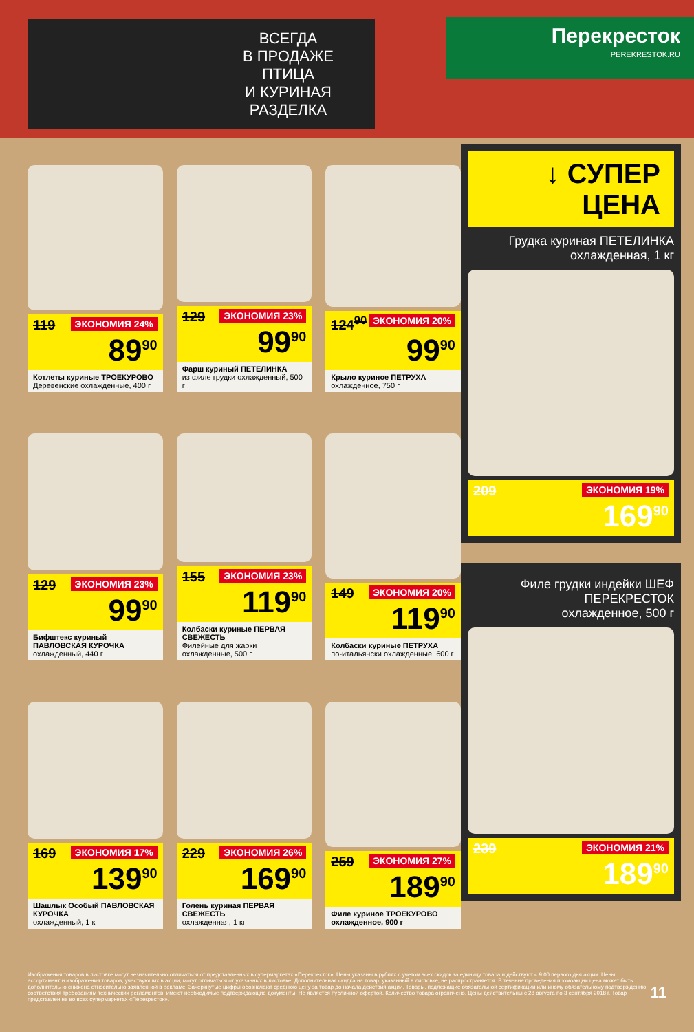ВСЕГДА
В ПРОДАЖЕ
ПТИЦА
И КУРИНАЯ
РАЗДЕЛКА
Перекресток
PEREKRESTOK.RU
ЭКОНОМИЯ 24%
119
89<sup>90</sup>
Котлеты куриные ТРОЕКУРОВО
Деревенские охлажденные, 400 г
ЭКОНОМИЯ 23%
129
99<sup>90</sup>
Фарш куриный ПЕТЕЛИНКА
из филе грудки охлажденный, 500 г
ЭКОНОМИЯ 20%
124<sup>90</sup>
99<sup>90</sup>
Крыло куриное ПЕТРУХА
охлажденное, 750 г
ЭКОНОМИЯ 23%
129
99<sup>90</sup>
Бифштекс куриный ПАВЛОВСКАЯ КУРОЧКА
охлажденный, 440 г
ЭКОНОМИЯ 23%
155
119<sup>90</sup>
Колбаски куриные ПЕРВАЯ СВЕЖЕСТЬ
Филейные для жарки охлажденные, 500 г
ЭКОНОМИЯ 20%
149
119<sup>90</sup>
Колбаски куриные ПЕТРУХА
по-итальянски охлажденные, 600 г
ЭКОНОМИЯ 17%
169
139<sup>90</sup>
Шашлык Особый ПАВЛОВСКАЯ КУРОЧКА
охлажденный, 1 кг
ЭКОНОМИЯ 26%
229
169<sup>90</sup>
Голень куриная ПЕРВАЯ СВЕЖЕСТЬ
охлажденная, 1 кг
ЭКОНОМИЯ 27%
259
189<sup>90</sup>
Филе куриное ТРОЕКУРОВО охлажденное, 900 г
↓ СУПЕР ЦЕНА
Грудка куриная ПЕТЕЛИНКА
охлажденная, 1 кг
ЭКОНОМИЯ 19%
209
169<sup>90</sup>
Филе грудки индейки ШЕФ ПЕРЕКРЕСТОК
охлажденное, 500 г
ЭКОНОМИЯ 21%
239
189<sup>90</sup>
Изображения товаров в листовке могут незначительно отличаться от представленных в супермаркетах «Перекресток». Цены указаны в рублях с учетом всех скидок за единицу товара и действуют с 9:00 первого дня акции. Цены, ассортимент и изображения товаров, участвующих в акции, могут отличаться от указанных в листовке. Дополнительная скидка на товар, указанный в листовке, не распространяется. В течение проведения промоакции цена может быть дополнительно снижена относительно заявленной в рекламе. Зачеркнутые цифры обозначают среднюю цену за товар до начала действия акции. Товары, подлежащие обязательной сертификации или иному обязательному подтверждению соответствия требованиям технических регламентов, имеют необходимые подтверждающие документы. Не является публичной офертой. Количество товара ограничено. Цены действительны с 28 августа по 3 сентября 2018 г. Товар представлен не во всех супермаркетах «Перекресток».
11